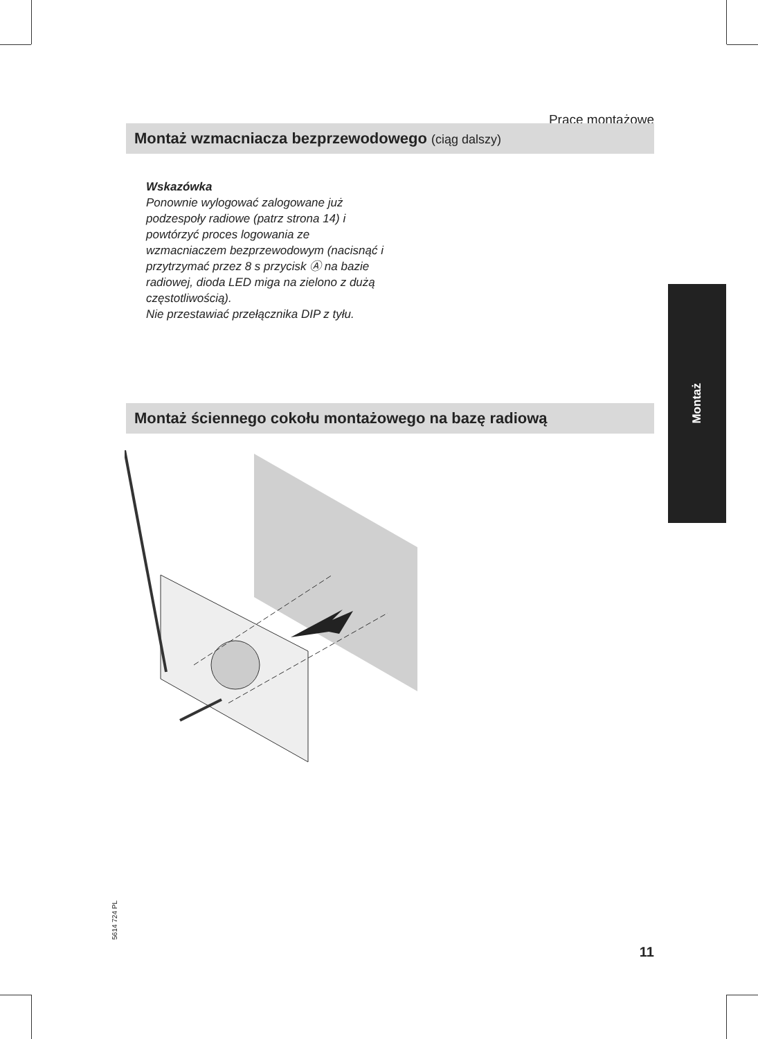Prace montażowe
Montaż wzmacniacza bezprzewodowego (ciąg dalszy)
Wskazówka
Ponownie wylogować zalogowane już podzespoły radiowe (patrz strona 14) i powtórzyć proces logowania ze wzmacniaczem bezprzewodowym (nacisnąć i przytrzymać przez 8 s przycisk Ⓐ na bazie radiowej, dioda LED miga na zielono z dużą częstotliwością).
Nie przestawiać przełącznika DIP z tyłu.
Montaż
Montaż ściennego cokołu montażowego na bazę radiową
5614 724 PL
11